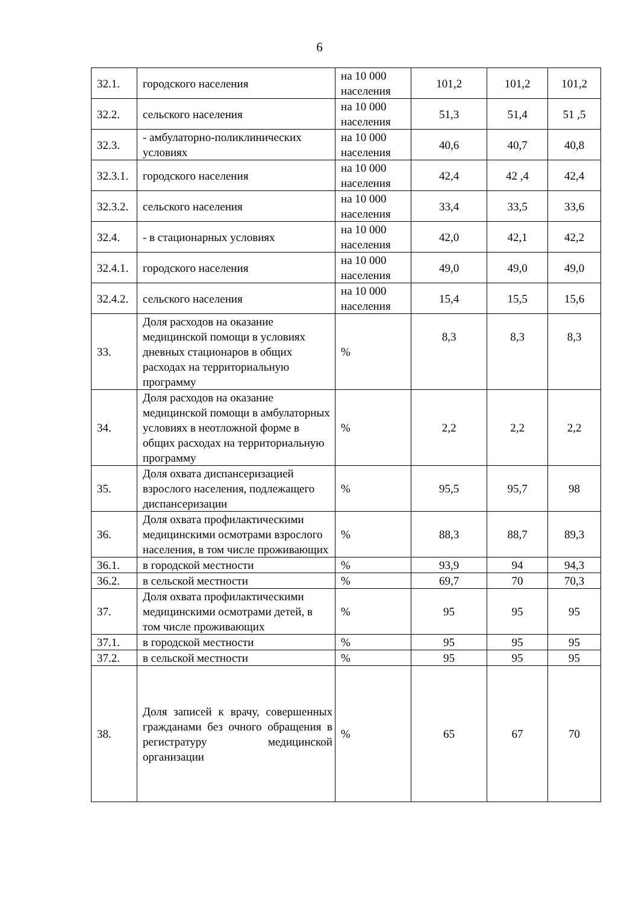6
| 32.1. | городского населения | на 10 000 населения | 101,2 | 101,2 | 101,2 |
| 32.2. | сельского населения | на 10 000 населения | 51,3 | 51,4 | 51 ,5 |
| 32.3. | - амбулаторно-поликлинических условиях | на 10 000 населения | 40,6 | 40,7 | 40,8 |
| 32.3.1. | городского населения | на 10 000 населения | 42,4 | 42 ,4 | 42,4 |
| 32.3.2. | сельского населения | на 10 000 населения | 33,4 | 33,5 | 33,6 |
| 32.4. | - в стационарных условиях | на 10 000 населения | 42,0 | 42,1 | 42,2 |
| 32.4.1. | городского населения | на 10 000 населения | 49,0 | 49,0 | 49,0 |
| 32.4.2. | сельского населения | на 10 000 населения | 15,4 | 15,5 | 15,6 |
| 33. | Доля расходов на оказание медицинской помощи в условиях дневных стационаров в общих расходах на территориальную программу | % | 8,3 | 8,3 | 8,3 |
| 34. | Доля расходов на оказание медицинской помощи в амбулаторных условиях в неотложной форме в общих расходах на территориальную программу | % | 2,2 | 2,2 | 2,2 |
| 35. | Доля охвата диспансеризацией взрослого населения, подлежащего диспансеризации | % | 95,5 | 95,7 | 98 |
| 36. | Доля охвата профилактическими медицинскими осмотрами взрослого населения, в том числе проживающих | % | 88,3 | 88,7 | 89,3 |
| 36.1. | в городской местности | % | 93,9 | 94 | 94,3 |
| 36.2. | в сельской местности | % | 69,7 | 70 | 70,3 |
| 37. | Доля охвата профилактическими медицинскими осмотрами детей, в том числе проживающих | % | 95 | 95 | 95 |
| 37.1. | в городской местности | % | 95 | 95 | 95 |
| 37.2. | в сельской местности | % | 95 | 95 | 95 |
| 38. | Доля записей к врачу, совершенных гражданами без очного обращения в регистратуру медицинской организации | % | 65 | 67 | 70 |